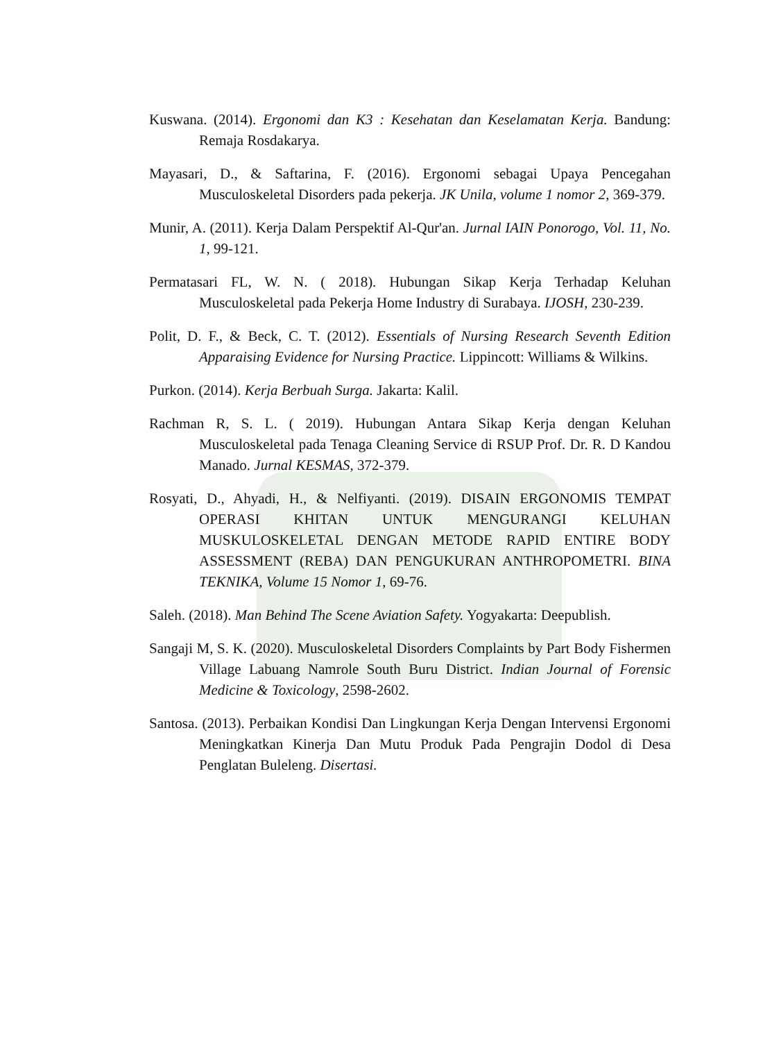Kuswana. (2014). Ergonomi dan K3 : Kesehatan dan Keselamatan Kerja. Bandung: Remaja Rosdakarya.
Mayasari, D., & Saftarina, F. (2016). Ergonomi sebagai Upaya Pencegahan Musculoskeletal Disorders pada pekerja. JK Unila, volume 1 nomor 2, 369-379.
Munir, A. (2011). Kerja Dalam Perspektif Al-Qur'an. Jurnal IAIN Ponorogo, Vol. 11, No. 1, 99-121.
Permatasari FL, W. N. ( 2018). Hubungan Sikap Kerja Terhadap Keluhan Musculoskeletal pada Pekerja Home Industry di Surabaya. IJOSH, 230-239.
Polit, D. F., & Beck, C. T. (2012). Essentials of Nursing Research Seventh Edition Apparaising Evidence for Nursing Practice. Lippincott: Williams & Wilkins.
Purkon. (2014). Kerja Berbuah Surga. Jakarta: Kalil.
Rachman R, S. L. ( 2019). Hubungan Antara Sikap Kerja dengan Keluhan Musculoskeletal pada Tenaga Cleaning Service di RSUP Prof. Dr. R. D Kandou Manado. Jurnal KESMAS, 372-379.
Rosyati, D., Ahyadi, H., & Nelfiyanti. (2019). DISAIN ERGONOMIS TEMPAT OPERASI KHITAN UNTUK MENGURANGI KELUHAN MUSKULOSKELETAL DENGAN METODE RAPID ENTIRE BODY ASSESSMENT (REBA) DAN PENGUKURAN ANTHROPOMETRI. BINA TEKNIKA, Volume 15 Nomor 1, 69-76.
Saleh. (2018). Man Behind The Scene Aviation Safety. Yogyakarta: Deepublish.
Sangaji M, S. K. (2020). Musculoskeletal Disorders Complaints by Part Body Fishermen Village Labuang Namrole South Buru District. Indian Journal of Forensic Medicine & Toxicology, 2598-2602.
Santosa. (2013). Perbaikan Kondisi Dan Lingkungan Kerja Dengan Intervensi Ergonomi Meningkatkan Kinerja Dan Mutu Produk Pada Pengrajin Dodol di Desa Penglatan Buleleng. Disertasi.